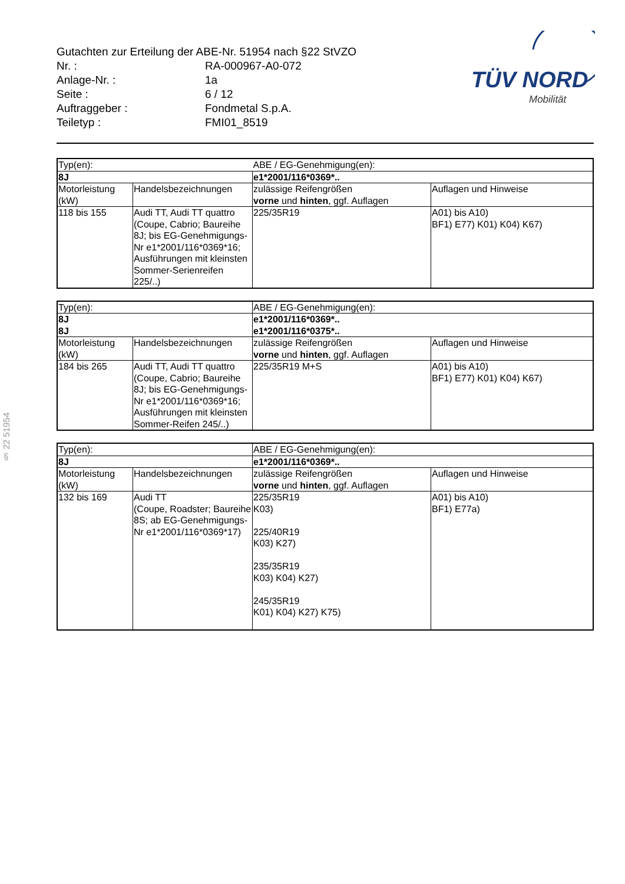Gutachten zur Erteilung der ABE-Nr. 51954 nach §22 StVZO
Nr. : RA-000967-A0-072
Anlage-Nr. : 1a
Seite : 6 / 12
Auftraggeber : Fondmetal S.p.A.
Teiletyp : FMI01_8519
TÜV NORD
Mobilität
§ 22 51954
| Typ(en): | | ABE / EG-Genehmigung(en): | |
| 8J | | e1*2001/116*0369*.. | |
| Motorleistung (kW) | Handelsbezeichnungen | zulässige Reifengrößen vorne und hinten , ggf. Auflagen | Auflagen und Hinweise |
| 118 bis 155 | Audi TT, Audi TT quattro (Coupe, Cabrio; Baureihe 8J; bis EG-Genehmigungs-Nr e1*2001/116*0369*16; Ausführungen mit kleinsten Sommer-Serienreifen 225/..) | 225/35R19 | A01) bis A10) BF1) E77) K01) K04) K67) |
| Typ(en): | | ABE / EG-Genehmigung(en): | |
| 8J 8J | | e1*2001/116*0369*.. e1*2001/116*0375*.. | |
| Motorleistung (kW) | Handelsbezeichnungen | zulässige Reifengrößen vorne und hinten , ggf. Auflagen | Auflagen und Hinweise |
| 184 bis 265 | Audi TT, Audi TT quattro (Coupe, Cabrio; Baureihe 8J; bis EG-Genehmigungs-Nr e1*2001/116*0369*16; Ausführungen mit kleinsten Sommer-Reifen 245/..) | 225/35R19 M+S | A01) bis A10) BF1) E77) K01) K04) K67) |
| Typ(en): | | ABE / EG-Genehmigung(en): | |
| 8J | | e1*2001/116*0369*.. | |
| Motorleistung (kW) | Handelsbezeichnungen | zulässige Reifengrößen vorne und hinten , ggf. Auflagen | Auflagen und Hinweise |
| 132 bis 169 | Audi TT (Coupe, Roadster; Baureihe 8S; ab EG-Genehmigungs-Nr e1*2001/116*0369*17) | 225/35R19 K03) 225/40R19 K03) K27) 235/35R19 K03) K04) K27) 245/35R19 K01) K04) K27) K75) | A01) bis A10) BF1) E77a) |